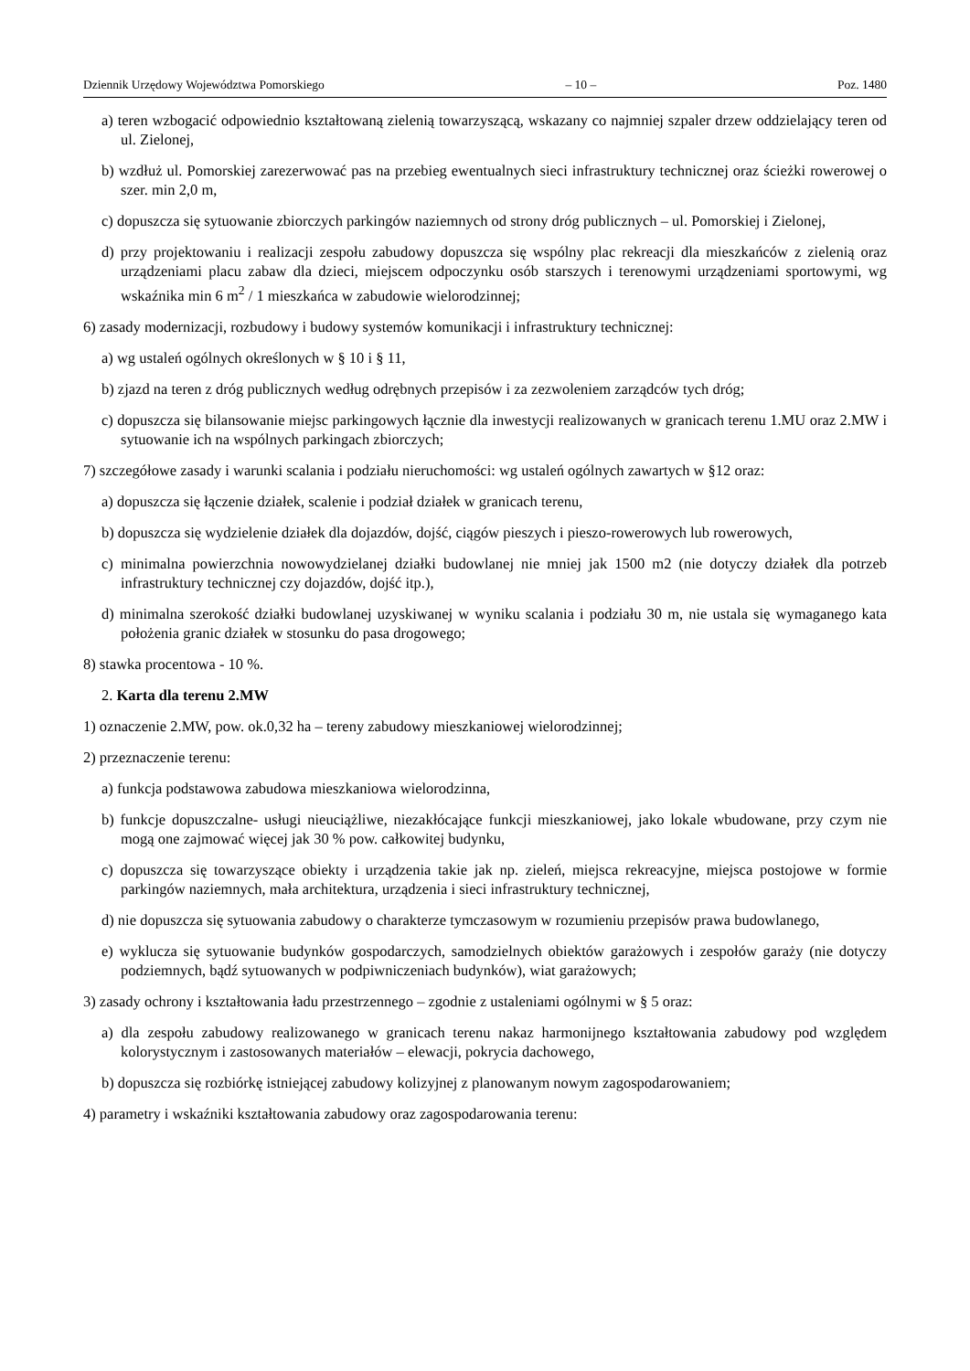Dziennik Urzędowy Województwa Pomorskiego – 10 – Poz. 1480
a) teren wzbogacić odpowiednio kształtowaną zielenią towarzyszącą, wskazany co najmniej szpaler drzew oddzielający teren od ul. Zielonej,
b) wzdłuż ul. Pomorskiej zarezerwować pas na przebieg ewentualnych sieci infrastruktury technicznej oraz ścieżki rowerowej o szer. min 2,0 m,
c) dopuszcza się sytuowanie zbiorczych parkingów naziemnych od strony dróg publicznych – ul. Pomorskiej i Zielonej,
d) przy projektowaniu i realizacji zespołu zabudowy dopuszcza się wspólny plac rekreacji dla mieszkańców z zielenią oraz urządzeniami placu zabaw dla dzieci, miejscem odpoczynku osób starszych i terenowymi urządzeniami sportowymi, wg wskaźnika min 6 m<sup>2</sup> / 1 mieszkańca w zabudowie wielorodzinnej;
6) zasady modernizacji, rozbudowy i budowy systemów komunikacji i infrastruktury technicznej:
a) wg ustaleń ogólnych określonych w § 10 i § 11,
b) zjazd na teren z dróg publicznych według odrębnych przepisów i za zezwoleniem zarządców tych dróg;
c) dopuszcza się bilansowanie miejsc parkingowych łącznie dla inwestycji realizowanych w granicach terenu 1.MU oraz 2.MW i sytuowanie ich na wspólnych parkingach zbiorczych;
7) szczegółowe zasady i warunki scalania i podziału nieruchomości: wg ustaleń ogólnych zawartych w §12 oraz:
a) dopuszcza się łączenie działek, scalenie i podział działek w granicach terenu,
b) dopuszcza się wydzielenie działek dla dojazdów, dojść, ciągów pieszych i pieszo-rowerowych lub rowerowych,
c) minimalna powierzchnia nowowydzielanej działki budowlanej nie mniej jak 1500 m2 (nie dotyczy działek dla potrzeb infrastruktury technicznej czy dojazdów, dojść itp.),
d) minimalna szerokość działki budowlanej uzyskiwanej w wyniku scalania i podziału 30 m, nie ustala się wymaganego kata położenia granic działek w stosunku do pasa drogowego;
8) stawka procentowa - 10 %.
2. Karta dla terenu 2.MW
1) oznaczenie 2.MW, pow. ok.0,32 ha – tereny zabudowy mieszkaniowej wielorodzinnej;
2) przeznaczenie terenu:
a) funkcja podstawowa zabudowa mieszkaniowa wielorodzinna,
b) funkcje dopuszczalne- usługi nieuciążliwe, niezakłócające funkcji mieszkaniowej, jako lokale wbudowane, przy czym nie mogą one zajmować więcej jak 30 % pow. całkowitej budynku,
c) dopuszcza się towarzyszące obiekty i urządzenia takie jak np. zieleń, miejsca rekreacyjne, miejsca postojowe w formie parkingów naziemnych, mała architektura, urządzenia i sieci infrastruktury technicznej,
d) nie dopuszcza się sytuowania zabudowy o charakterze tymczasowym w rozumieniu przepisów prawa budowlanego,
e) wyklucza się sytuowanie budynków gospodarczych, samodzielnych obiektów garażowych i zespołów garaży (nie dotyczy podziemnych, bądź sytuowanych w podpiwniczeniach budynków), wiat garażowych;
3) zasady ochrony i kształtowania ładu przestrzennego – zgodnie z ustaleniami ogólnymi w § 5 oraz:
a) dla zespołu zabudowy realizowanego w granicach terenu nakaz harmonijnego kształtowania zabudowy pod względem kolorystycznym i zastosowanych materiałów – elewacji, pokrycia dachowego,
b) dopuszcza się rozbiórkę istniejącej zabudowy kolizyjnej z planowanym nowym zagospodarowaniem;
4) parametry i wskaźniki kształtowania zabudowy oraz zagospodarowania terenu: